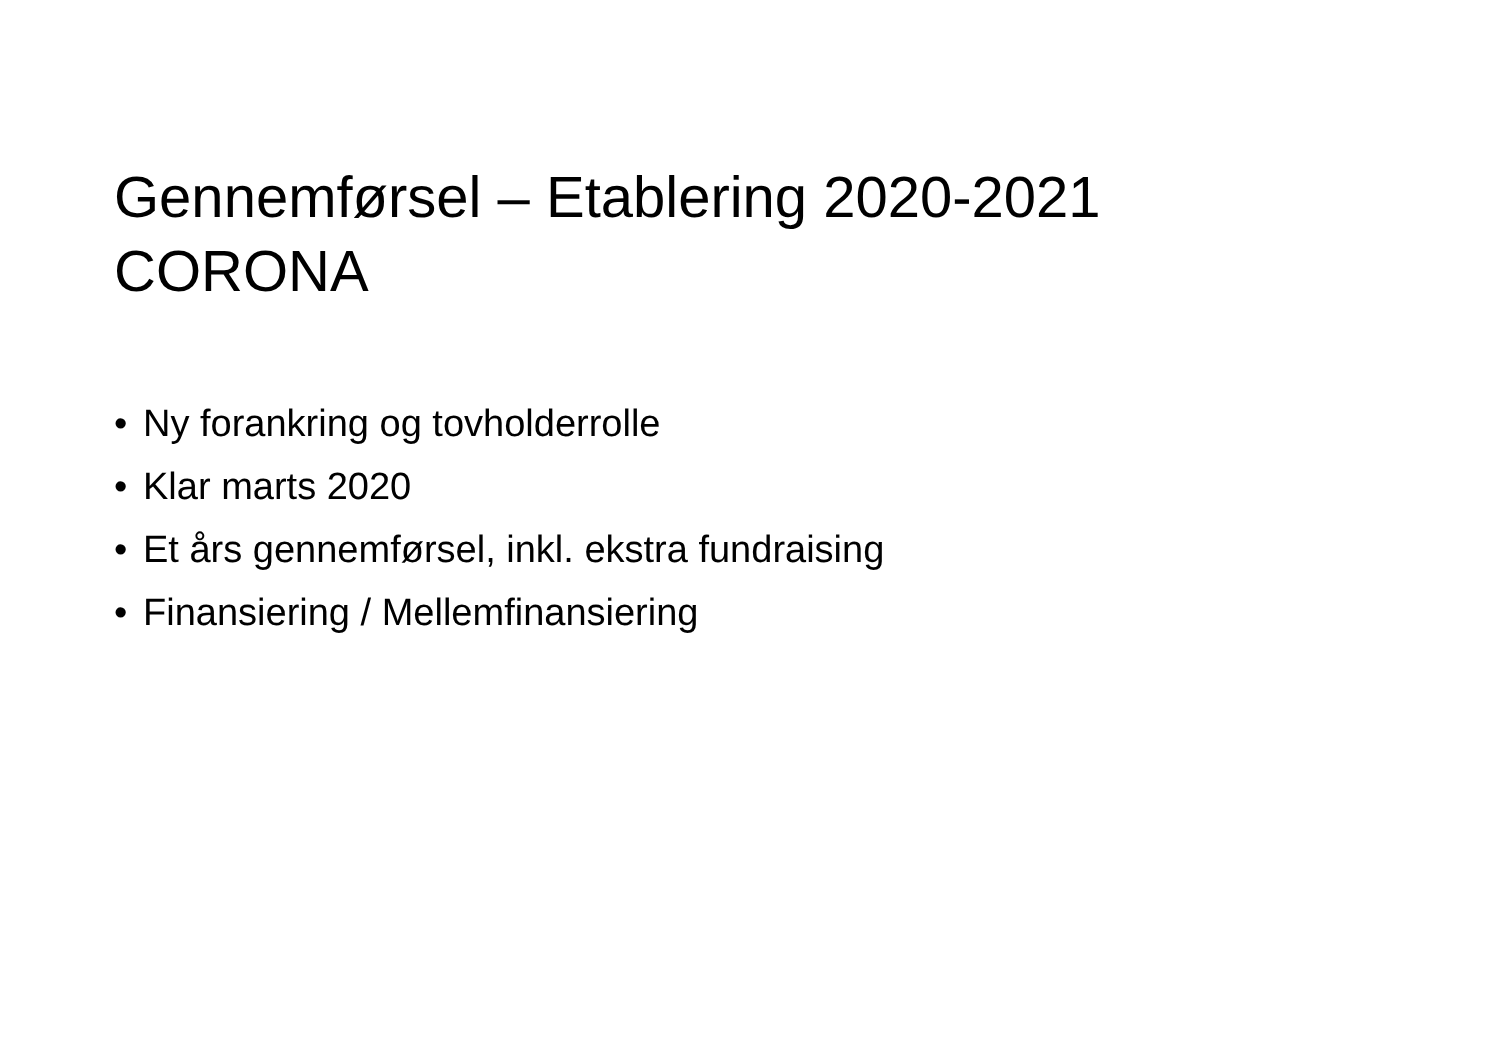Gennemførsel – Etablering 2020-2021
CORONA
• Ny forankring og tovholderrolle
• Klar marts 2020
• Et års gennemførsel, inkl. ekstra fundraising
• Finansiering / Mellemfinansiering